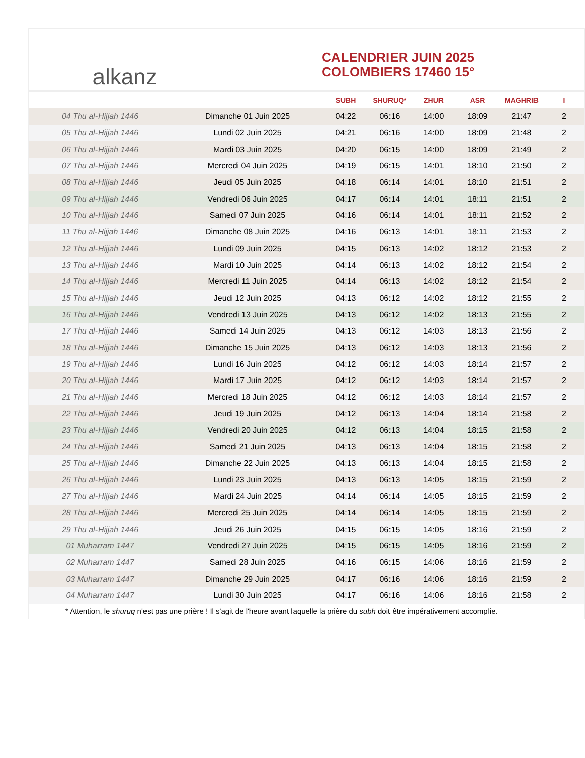alkanz
CALENDRIER JUIN 2025
COLOMBIERS 17460 15°
| | | SUBH | SHURUQ* | ZHUR | ASR | MAGHRIB | I |
| --- | --- | --- | --- | --- | --- | --- | --- |
| 04 Thu al-Hijjah 1446 | Dimanche 01 Juin 2025 | 04:22 | 06:16 | 14:00 | 18:09 | 21:47 | 2 |
| 05 Thu al-Hijjah 1446 | Lundi 02 Juin 2025 | 04:21 | 06:16 | 14:00 | 18:09 | 21:48 | 2 |
| 06 Thu al-Hijjah 1446 | Mardi 03 Juin 2025 | 04:20 | 06:15 | 14:00 | 18:09 | 21:49 | 2 |
| 07 Thu al-Hijjah 1446 | Mercredi 04 Juin 2025 | 04:19 | 06:15 | 14:01 | 18:10 | 21:50 | 2 |
| 08 Thu al-Hijjah 1446 | Jeudi 05 Juin 2025 | 04:18 | 06:14 | 14:01 | 18:10 | 21:51 | 2 |
| 09 Thu al-Hijjah 1446 | Vendredi 06 Juin 2025 | 04:17 | 06:14 | 14:01 | 18:11 | 21:51 | 2 |
| 10 Thu al-Hijjah 1446 | Samedi 07 Juin 2025 | 04:16 | 06:14 | 14:01 | 18:11 | 21:52 | 2 |
| 11 Thu al-Hijjah 1446 | Dimanche 08 Juin 2025 | 04:16 | 06:13 | 14:01 | 18:11 | 21:53 | 2 |
| 12 Thu al-Hijjah 1446 | Lundi 09 Juin 2025 | 04:15 | 06:13 | 14:02 | 18:12 | 21:53 | 2 |
| 13 Thu al-Hijjah 1446 | Mardi 10 Juin 2025 | 04:14 | 06:13 | 14:02 | 18:12 | 21:54 | 2 |
| 14 Thu al-Hijjah 1446 | Mercredi 11 Juin 2025 | 04:14 | 06:13 | 14:02 | 18:12 | 21:54 | 2 |
| 15 Thu al-Hijjah 1446 | Jeudi 12 Juin 2025 | 04:13 | 06:12 | 14:02 | 18:12 | 21:55 | 2 |
| 16 Thu al-Hijjah 1446 | Vendredi 13 Juin 2025 | 04:13 | 06:12 | 14:02 | 18:13 | 21:55 | 2 |
| 17 Thu al-Hijjah 1446 | Samedi 14 Juin 2025 | 04:13 | 06:12 | 14:03 | 18:13 | 21:56 | 2 |
| 18 Thu al-Hijjah 1446 | Dimanche 15 Juin 2025 | 04:13 | 06:12 | 14:03 | 18:13 | 21:56 | 2 |
| 19 Thu al-Hijjah 1446 | Lundi 16 Juin 2025 | 04:12 | 06:12 | 14:03 | 18:14 | 21:57 | 2 |
| 20 Thu al-Hijjah 1446 | Mardi 17 Juin 2025 | 04:12 | 06:12 | 14:03 | 18:14 | 21:57 | 2 |
| 21 Thu al-Hijjah 1446 | Mercredi 18 Juin 2025 | 04:12 | 06:12 | 14:03 | 18:14 | 21:57 | 2 |
| 22 Thu al-Hijjah 1446 | Jeudi 19 Juin 2025 | 04:12 | 06:13 | 14:04 | 18:14 | 21:58 | 2 |
| 23 Thu al-Hijjah 1446 | Vendredi 20 Juin 2025 | 04:12 | 06:13 | 14:04 | 18:15 | 21:58 | 2 |
| 24 Thu al-Hijjah 1446 | Samedi 21 Juin 2025 | 04:13 | 06:13 | 14:04 | 18:15 | 21:58 | 2 |
| 25 Thu al-Hijjah 1446 | Dimanche 22 Juin 2025 | 04:13 | 06:13 | 14:04 | 18:15 | 21:58 | 2 |
| 26 Thu al-Hijjah 1446 | Lundi 23 Juin 2025 | 04:13 | 06:13 | 14:05 | 18:15 | 21:59 | 2 |
| 27 Thu al-Hijjah 1446 | Mardi 24 Juin 2025 | 04:14 | 06:14 | 14:05 | 18:15 | 21:59 | 2 |
| 28 Thu al-Hijjah 1446 | Mercredi 25 Juin 2025 | 04:14 | 06:14 | 14:05 | 18:15 | 21:59 | 2 |
| 29 Thu al-Hijjah 1446 | Jeudi 26 Juin 2025 | 04:15 | 06:15 | 14:05 | 18:16 | 21:59 | 2 |
| 01 Muharram 1447 | Vendredi 27 Juin 2025 | 04:15 | 06:15 | 14:05 | 18:16 | 21:59 | 2 |
| 02 Muharram 1447 | Samedi 28 Juin 2025 | 04:16 | 06:15 | 14:06 | 18:16 | 21:59 | 2 |
| 03 Muharram 1447 | Dimanche 29 Juin 2025 | 04:17 | 06:16 | 14:06 | 18:16 | 21:59 | 2 |
| 04 Muharram 1447 | Lundi 30 Juin 2025 | 04:17 | 06:16 | 14:06 | 18:16 | 21:58 | 2 |
* Attention, le shuruq n'est pas une prière ! Il s'agit de l'heure avant laquelle la prière du subh doit être impérativement accomplie.